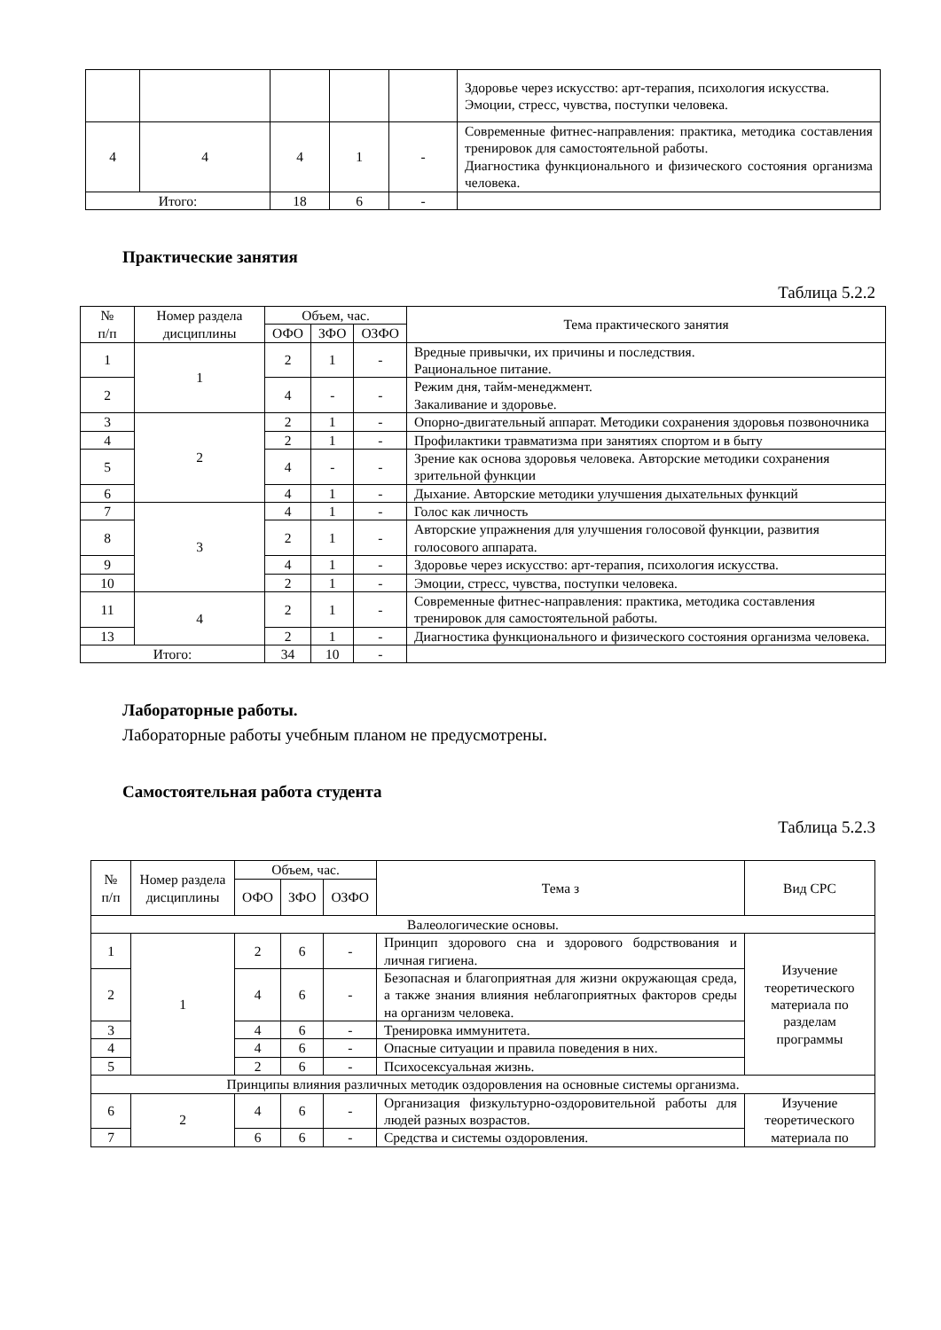| | | | | | Здоровье через искусство: арт-терапия, психология искусства. Эмоции, стресс, чувства, поступки человека. |
| 4 | 4 | 4 | 1 | - | Современные фитнес-направления: практика, методика составления тренировок для самостоятельной работы. Диагностика функционального и физического состояния организма человека. |
| Итого: | | 18 | 6 | - | |
Практические занятия
Таблица 5.2.2
| № п/п | Номер раздела дисциплины | Объем, час. | | | Тема практического занятия |
| --- | --- | --- | --- | --- | --- |
| | | ОФО | ЗФО | ОЗФО | |
| 1 | 1 | 2 | 1 | - | Вредные привычки, их причины и последствия. Рациональное питание. |
| 2 | | 4 | - | - | Режим дня, тайм-менеджмент. Закаливание и здоровье. |
| 3 | 2 | 2 | 1 | - | Опорно-двигательный аппарат. Методики сохранения здоровья позвоночника |
| 4 | | 2 | 1 | - | Профилактики травматизма при занятиях спортом и в быту |
| 5 | | 4 | - | - | Зрение как основа здоровья человека. Авторские методики сохранения зрительной функции |
| 6 | | 4 | 1 | - | Дыхание. Авторские методики улучшения дыхательных функций |
| 7 | 3 | 4 | 1 | - | Голос как личность |
| 8 | | 2 | 1 | - | Авторские упражнения для улучшения голосовой функции, развития голосового аппарата. |
| 9 | | 4 | 1 | - | Здоровье через искусство: арт-терапия, психология искусства. |
| 10 | | 2 | 1 | - | Эмоции, стресс, чувства, поступки человека. |
| 11 | 4 | 2 | 1 | - | Современные фитнес-направления: практика, методика составления тренировок для самостоятельной работы. |
| 13 | | 2 | 1 | - | Диагностика функционального и физического состояния организма человека. |
| Итого: | | 34 | 10 | - | |
Лабораторные работы.
Лабораторные работы учебным планом не предусмотрены.
Самостоятельная работа студента
Таблица 5.2.3
| № п/п | Номер раздела дисциплины | Объем, час. | | | Тема з | Вид СРС |
| --- | --- | --- | --- | --- | --- | --- |
| | | ОФО | ЗФО | ОЗФО | | |
| Валеологические основы. | | | | | | |
| 1 | 1 | 2 | 6 | - | Принцип здорового сна и здорового бодрствования и личная гигиена. | Изучение теоретического материала по разделам программы |
| 2 | | 4 | 6 | - | Безопасная и благоприятная для жизни окружающая среда, а также знания влияния неблагоприятных факторов среды на организм человека. | |
| 3 | | 4 | 6 | - | Тренировка иммунитета. | |
| 4 | | 4 | 6 | - | Опасные ситуации и правила поведения в них. | |
| 5 | | 2 | 6 | - | Психосексуальная жизнь. | |
| Принципы влияния различных методик оздоровления на основные системы организма. | | | | | | |
| 6 | 2 | 4 | 6 | - | Организация физкультурно-оздоровительной работы для людей разных возрастов. | Изучение теоретического материала по |
| 7 | | 6 | 6 | - | Средства и системы оздоровления. | |